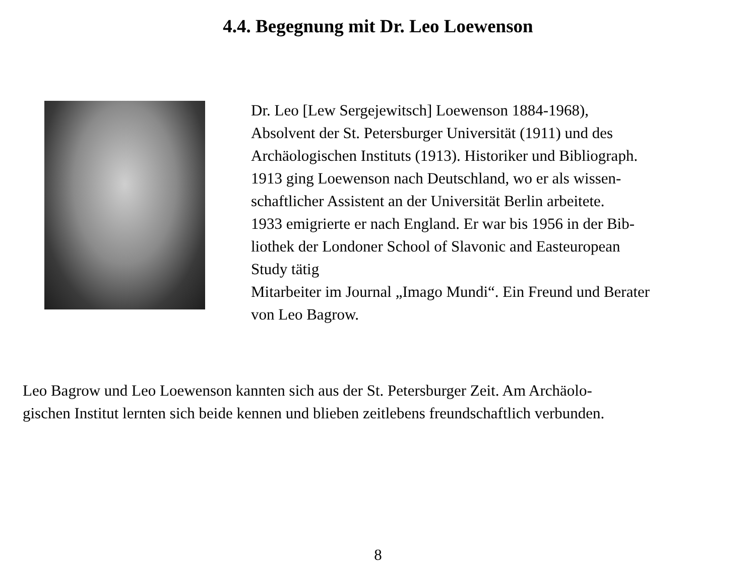4.4. Begegnung mit Dr. Leo Loewenson
Dr. Leo [Lew Sergejewitsch] Loewenson 1884-1968),
Absolvent der St. Petersburger Universität (1911) und des
Archäologischen Instituts (1913). Historiker und Bibliograph.
1913 ging Loewenson nach Deutschland, wo er als wissen-
schaftlicher Assistent an der Universität Berlin arbeitete.
1933 emigrierte er nach England. Er war bis 1956 in der Bib-
liothek der Londoner School of Slavonic and Easteuropean
Study tätig
Mitarbeiter im Journal „Imago Mundi“. Ein Freund und Berater
von Leo Bagrow.
Leo Bagrow und Leo Loewenson kannten sich aus der St. Petersburger Zeit. Am Archäolo-
gischen Institut lernten sich beide kennen und blieben zeitlebens freundschaftlich verbunden.
8